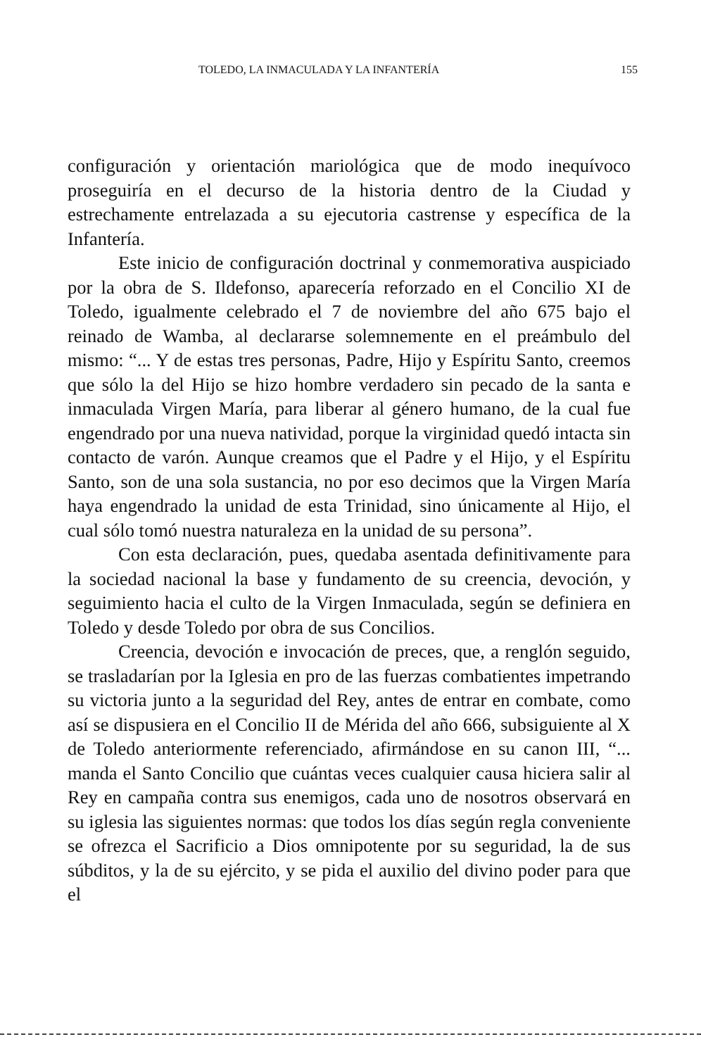TOLEDO, LA INMACULADA Y LA INFANTERÍA 155
configuración y orientación mariológica que de modo inequívoco proseguiría en el decurso de la historia dentro de la Ciudad y estrechamente entrelazada a su ejecutoria castrense y específica de la Infantería.
Este inicio de configuración doctrinal y conmemorativa auspiciado por la obra de S. Ildefonso, aparecería reforzado en el Concilio XI de Toledo, igualmente celebrado el 7 de noviembre del año 675 bajo el reinado de Wamba, al declararse solemnemente en el preámbulo del mismo: “... Y de estas tres personas, Padre, Hijo y Espíritu Santo, creemos que sólo la del Hijo se hizo hombre verdadero sin pecado de la santa e inmaculada Virgen María, para liberar al género humano, de la cual fue engendrado por una nueva natividad, porque la virginidad quedó intacta sin contacto de varón. Aunque creamos que el Padre y el Hijo, y el Espíritu Santo, son de una sola sustancia, no por eso decimos que la Virgen María haya engendrado la unidad de esta Trinidad, sino únicamente al Hijo, el cual sólo tomó nuestra naturaleza en la unidad de su persona”.
Con esta declaración, pues, quedaba asentada definitivamente para la sociedad nacional la base y fundamento de su creencia, devoción, y seguimiento hacia el culto de la Virgen Inmaculada, según se definiera en Toledo y desde Toledo por obra de sus Concilios.
Creencia, devoción e invocación de preces, que, a renglón seguido, se trasladarían por la Iglesia en pro de las fuerzas combatientes impetrando su victoria junto a la seguridad del Rey, antes de entrar en combate, como así se dispusiera en el Concilio II de Mérida del año 666, subsiguiente al X de Toledo anteriormente referenciado, afirmándose en su canon III, “... manda el Santo Concilio que cuántas veces cualquier causa hiciera salir al Rey en campaña contra sus enemigos, cada uno de nosotros observará en su iglesia las siguientes normas: que todos los días según regla conveniente se ofrezca el Sacrificio a Dios omnipotente por su seguridad, la de sus súbditos, y la de su ejército, y se pida el auxilio del divino poder para que el